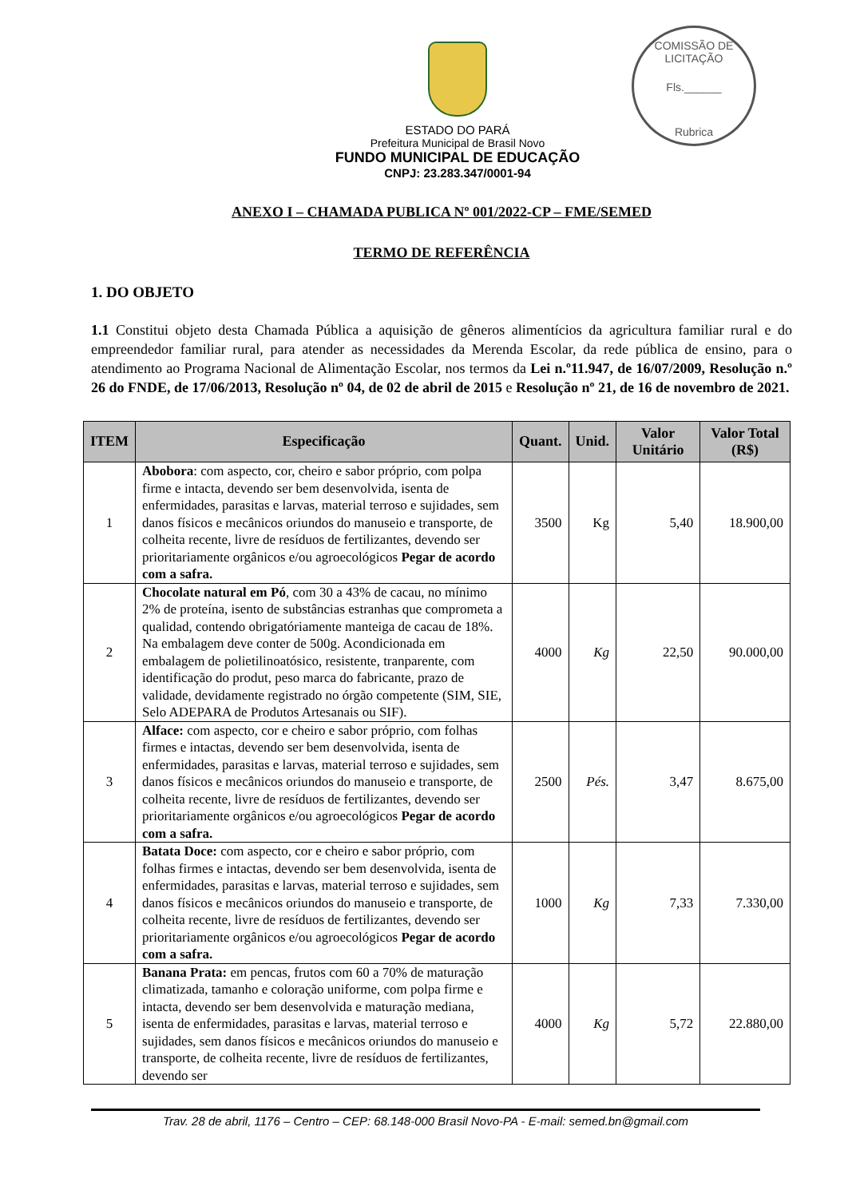COMISSÃO DE LICITAÇÃO
Fls.______
Rubrica
ESTADO DO PARÁ
Prefeitura Municipal de Brasil Novo
FUNDO MUNICIPAL DE EDUCAÇÃO
CNPJ: 23.283.347/0001-94
ANEXO I – CHAMADA PUBLICA Nº 001/2022-CP – FME/SEMED
TERMO DE REFERÊNCIA
1. DO OBJETO
1.1 Constitui objeto desta Chamada Pública a aquisição de gêneros alimentícios da agricultura familiar rural e do empreendedor familiar rural, para atender as necessidades da Merenda Escolar, da rede pública de ensino, para o atendimento ao Programa Nacional de Alimentação Escolar, nos termos da Lei n.º11.947, de 16/07/2009, Resolução n.º 26 do FNDE, de 17/06/2013, Resolução nº 04, de 02 de abril de 2015 e Resolução nº 21, de 16 de novembro de 2021.
| ITEM | Especificação | Quant. | Unid. | Valor Unitário | Valor Total (R$) |
| --- | --- | --- | --- | --- | --- |
| 1 | Abobora : com aspecto, cor, cheiro e sabor próprio, com polpa firme e intacta, devendo ser bem desenvolvida, isenta de enfermidades, parasitas e larvas, material terroso e sujidades, sem danos físicos e mecânicos oriundos do manuseio e transporte, de colheita recente, livre de resíduos de fertilizantes, devendo ser prioritariamente orgânicos e/ou agroecológicos Pegar de acordo com a safra. | 3500 | Kg | 5,40 | 18.900,00 |
| 2 | Chocolate natural em Pó , com 30 a 43% de cacau, no mínimo 2% de proteína, isento de substâncias estranhas que comprometa a qualidad, contendo obrigatóriamente manteiga de cacau de 18%. Na embalagem deve conter de 500g. Acondicionada em embalagem de polietilinoatósico, resistente, tranparente, com identificação do produt, peso marca do fabricante, prazo de validade, devidamente registrado no órgão competente (SIM, SIE, Selo ADEPARA de Produtos Artesanais ou SIF). | 4000 | Kg | 22,50 | 90.000,00 |
| 3 | Alface: com aspecto, cor e cheiro e sabor próprio, com folhas firmes e intactas, devendo ser bem desenvolvida, isenta de enfermidades, parasitas e larvas, material terroso e sujidades, sem danos físicos e mecânicos oriundos do manuseio e transporte, de colheita recente, livre de resíduos de fertilizantes, devendo ser prioritariamente orgânicos e/ou agroecológicos Pegar de acordo com a safra. | 2500 | Pés. | 3,47 | 8.675,00 |
| 4 | Batata Doce: com aspecto, cor e cheiro e sabor próprio, com folhas firmes e intactas, devendo ser bem desenvolvida, isenta de enfermidades, parasitas e larvas, material terroso e sujidades, sem danos físicos e mecânicos oriundos do manuseio e transporte, de colheita recente, livre de resíduos de fertilizantes, devendo ser prioritariamente orgânicos e/ou agroecológicos Pegar de acordo com a safra. | 1000 | Kg | 7,33 | 7.330,00 |
| 5 | Banana Prata: em pencas, frutos com 60 a 70% de maturação climatizada, tamanho e coloração uniforme, com polpa firme e intacta, devendo ser bem desenvolvida e maturação mediana, isenta de enfermidades, parasitas e larvas, material terroso e sujidades, sem danos físicos e mecânicos oriundos do manuseio e transporte, de colheita recente, livre de resíduos de fertilizantes, devendo ser | 4000 | Kg | 5,72 | 22.880,00 |
Trav. 28 de abril, 1176 – Centro – CEP: 68.148-000 Brasil Novo-PA - E-mail: semed.bn@gmail.com